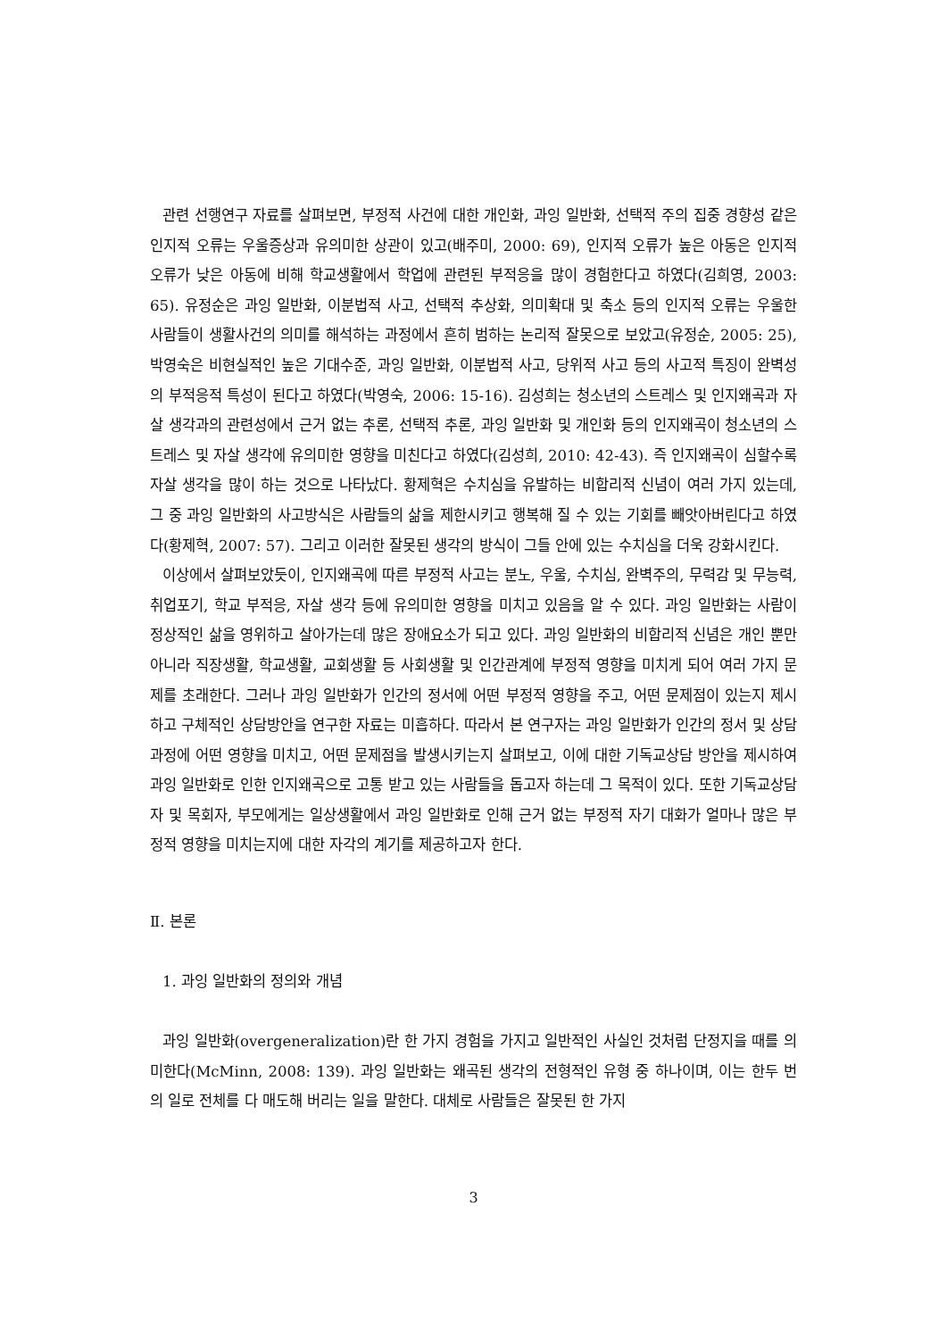관련 선행연구 자료를 살펴보면, 부정적 사건에 대한 개인화, 과잉 일반화, 선택적 주의 집중 경향성 같은 인지적 오류는 우울증상과 유의미한 상관이 있고(배주미, 2000: 69), 인지적 오류가 높은 아동은 인지적 오류가 낮은 아동에 비해 학교생활에서 학업에 관련된 부적응을 많이 경험한다고 하였다(김희영, 2003: 65). 유정순은 과잉 일반화, 이분법적 사고, 선택적 추상화, 의미확대 및 축소 등의 인지적 오류는 우울한 사람들이 생활사건의 의미를 해석하는 과정에서 흔히 범하는 논리적 잘못으로 보았고(유정순, 2005: 25), 박영숙은 비현실적인 높은 기대수준, 과잉 일반화, 이분법적 사고, 당위적 사고 등의 사고적 특징이 완벽성의 부적응적 특성이 된다고 하였다(박영숙, 2006: 15-16). 김성희는 청소년의 스트레스 및 인지왜곡과 자살 생각과의 관련성에서 근거 없는 추론, 선택적 추론, 과잉 일반화 및 개인화 등의 인지왜곡이 청소년의 스트레스 및 자살 생각에 유의미한 영향을 미친다고 하였다(김성희, 2010: 42-43). 즉 인지왜곡이 심할수록 자살 생각을 많이 하는 것으로 나타났다. 황제혁은 수치심을 유발하는 비합리적 신념이 여러 가지 있는데, 그 중 과잉 일반화의 사고방식은 사람들의 삶을 제한시키고 행복해 질 수 있는 기회를 빼앗아버린다고 하였다(황제혁, 2007: 57). 그리고 이러한 잘못된 생각의 방식이 그들 안에 있는 수치심을 더욱 강화시킨다.
이상에서 살펴보았듯이, 인지왜곡에 따른 부정적 사고는 분노, 우울, 수치심, 완벽주의, 무력감 및 무능력, 취업포기, 학교 부적응, 자살 생각 등에 유의미한 영향을 미치고 있음을 알 수 있다. 과잉 일반화는 사람이 정상적인 삶을 영위하고 살아가는데 많은 장애요소가 되고 있다. 과잉 일반화의 비합리적 신념은 개인 뿐만아니라 직장생활, 학교생활, 교회생활 등 사회생활 및 인간관계에 부정적 영향을 미치게 되어 여러 가지 문제를 초래한다. 그러나 과잉 일반화가 인간의 정서에 어떤 부정적 영향을 주고, 어떤 문제점이 있는지 제시하고 구체적인 상담방안을 연구한 자료는 미흡하다. 따라서 본 연구자는 과잉 일반화가 인간의 정서 및 상담과정에 어떤 영향을 미치고, 어떤 문제점을 발생시키는지 살펴보고, 이에 대한 기독교상담 방안을 제시하여 과잉 일반화로 인한 인지왜곡으로 고통 받고 있는 사람들을 돕고자 하는데 그 목적이 있다. 또한 기독교상담자 및 목회자, 부모에게는 일상생활에서 과잉 일반화로 인해 근거 없는 부정적 자기 대화가 얼마나 많은 부정적 영향을 미치는지에 대한 자각의 계기를 제공하고자 한다.
Ⅱ. 본론
1. 과잉 일반화의 정의와 개념
과잉 일반화(overgeneralization)란 한 가지 경험을 가지고 일반적인 사실인 것처럼 단정지을 때를 의미한다(McMinn, 2008: 139). 과잉 일반화는 왜곡된 생각의 전형적인 유형 중 하나이며, 이는 한두 번의 일로 전체를 다 매도해 버리는 일을 말한다. 대체로 사람들은 잘못된 한 가지
3